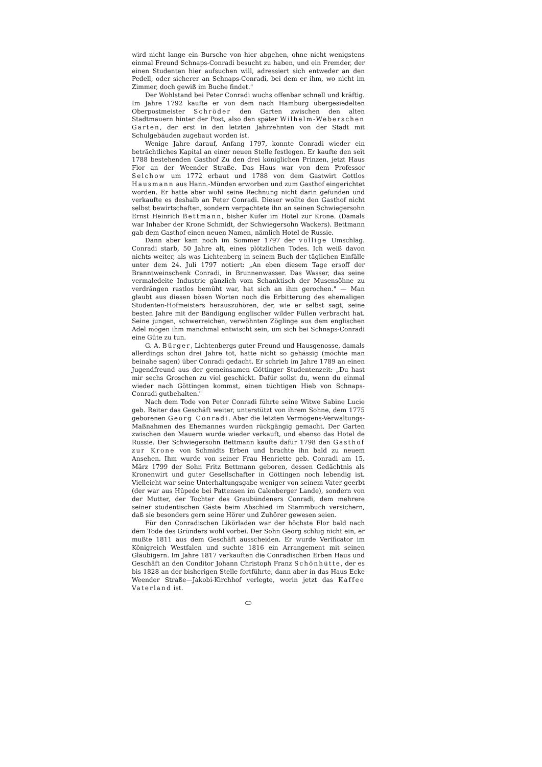wird nicht lange ein Bursche von hier abgehen, ohne nicht wenigstens einmal Freund Schnaps-Conradi besucht zu haben, und ein Fremder, der einen Studenten hier aufsuchen will, adressiert sich entweder an den Pedell, oder sicherer an Schnaps-Conradi, bei dem er ihm, wo nicht im Zimmer, doch gewiß im Buche findet."
Der Wohlstand bei Peter Conradi wuchs offenbar schnell und kräftig. Im Jahre 1792 kaufte er von dem nach Hamburg übergesiedelten Oberpostmeister Schröder den Garten zwischen den alten Stadtmauern hinter der Post, also den später Wilhelm-Weberschen Garten, der erst in den letzten Jahrzehnten von der Stadt mit Schulgebäuden zugebaut worden ist.
Wenige Jahre darauf, Anfang 1797, konnte Conradi wieder ein beträchtliches Kapital an einer neuen Stelle festlegen. Er kaufte den seit 1788 bestehenden Gasthof Zu den drei königlichen Prinzen, jetzt Haus Flor an der Weender Straße. Das Haus war von dem Professor Selchow um 1772 erbaut und 1788 von dem Gastwirt Gottlos Hausmann aus Hann.-Münden erworben und zum Gasthof eingerichtet worden. Er hatte aber wohl seine Rechnung nicht darin gefunden und verkaufte es deshalb an Peter Conradi. Dieser wollte den Gasthof nicht selbst bewirtschaften, sondern verpachtete ihn an seinen Schwiegersohn Ernst Heinrich Bettmann, bisher Küfer im Hotel zur Krone. (Damals war Inhaber der Krone Schmidt, der Schwiegersohn Wackers). Bettmann gab dem Gasthof einen neuen Namen, nämlich Hotel de Russie.
Dann aber kam noch im Sommer 1797 der völlige Umschlag. Conradi starb, 50 Jahre alt, eines plötzlichen Todes. Ich weiß davon nichts weiter, als was Lichtenberg in seinem Buch der täglichen Einfälle unter dem 24. Juli 1797 notiert: „An eben diesem Tage ersoff der Branntweinschenk Conradi, in Brunnenwasser. Das Wasser, das seine vermaledeite Industrie gänzlich vom Schanktisch der Musensöhne zu verdrängen rastlos bemüht war, hat sich an ihm gerochen." — Man glaubt aus diesen bösen Worten noch die Erbitterung des ehemaligen Studenten-Hofmeisters herauszuhören, der, wie er selbst sagt, seine besten Jahre mit der Bändigung englischer wilder Füllen verbracht hat. Seine jungen, schwerreichen, verwöhnten Zöglinge aus dem englischen Adel mögen ihm manchmal entwischt sein, um sich bei Schnaps-Conradi eine Güte zu tun.
G. A. Bürger, Lichtenbergs guter Freund und Hausgenosse, damals allerdings schon drei Jahre tot, hatte nicht so gehässig (möchte man beinahe sagen) über Conradi gedacht. Er schrieb im Jahre 1789 an einen Jugendfreund aus der gemeinsamen Göttinger Studentenzeit: „Du hast mir sechs Groschen zu viel geschickt. Dafür sollst du, wenn du einmal wieder nach Göttingen kommst, einen tüchtigen Hieb von Schnaps-Conradi gutbehalten."
Nach dem Tode von Peter Conradi führte seine Witwe Sabine Lucie geb. Reiter das Geschäft weiter, unterstützt von ihrem Sohne, dem 1775 geborenen Georg Conradi. Aber die letzten Vermögens-Verwaltungs-Maßnahmen des Ehemannes wurden rückgängig gemacht. Der Garten zwischen den Mauern wurde wieder verkauft, und ebenso das Hotel de Russie. Der Schwiegersohn Bettmann kaufte dafür 1798 den Gasthof zur Krone von Schmidts Erben und brachte ihn bald zu neuem Ansehen. Ihm wurde von seiner Frau Henriette geb. Conradi am 15. März 1799 der Sohn Fritz Bettmann geboren, dessen Gedächtnis als Kronenwirt und guter Gesellschafter in Göttingen noch lebendig ist. Vielleicht war seine Unterhaltungsgabe weniger von seinem Vater geerbt (der war aus Hüpede bei Pattensen im Calenberger Lande), sondern von der Mutter, der Tochter des Graubündeners Conradi, dem mehrere seiner studentischen Gäste beim Abschied im Stammbuch versichern, daß sie besonders gern seine Hörer und Zuhörer gewesen seien.
Für den Conradischen Likörladen war der höchste Flor bald nach dem Tode des Gründers wohl vorbei. Der Sohn Georg schlug nicht ein, er mußte 1811 aus dem Geschäft ausscheiden. Er wurde Verificator im Königreich Westfalen und suchte 1816 ein Arrangement mit seinen Gläubigern. Im Jahre 1817 verkauften die Conradischen Erben Haus und Geschäft an den Conditor Johann Christoph Franz Schönhütte, der es bis 1828 an der bisherigen Stelle fortführte, dann aber in das Haus Ecke Weender Straße—Jakobi-Kirchhof verlegte, worin jetzt das Kaffee Vaterland ist.
⬭